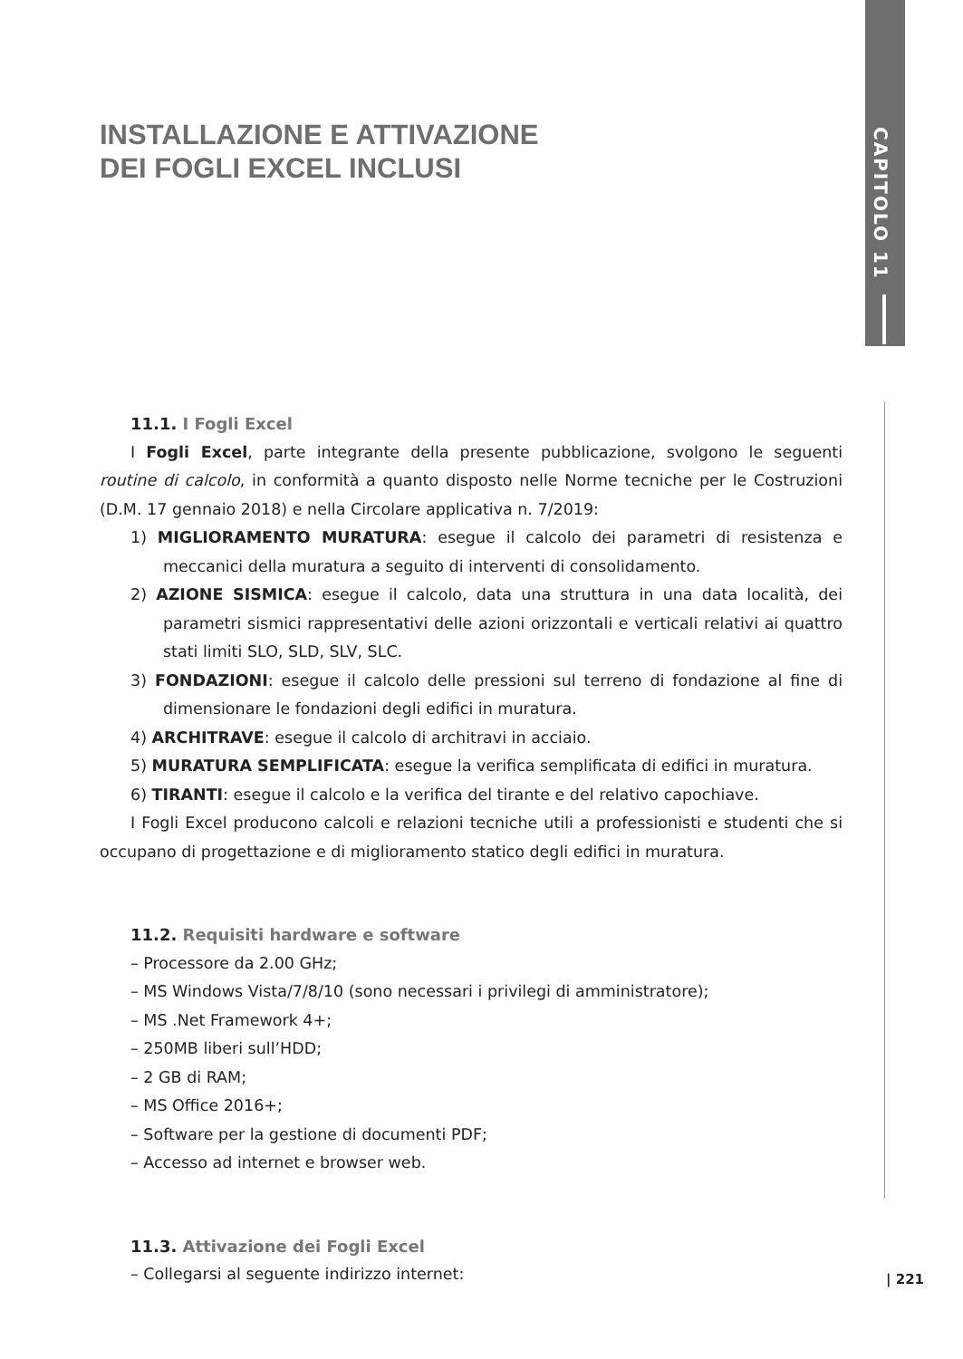CAPITOLO 11
INSTALLAZIONE E ATTIVAZIONE
DEI FOGLI EXCEL INCLUSI
11.1. I Fogli Excel
I Fogli Excel, parte integrante della presente pubblicazione, svolgono le seguenti routine di calcolo, in conformità a quanto disposto nelle Norme tecniche per le Costruzioni (D.M. 17 gennaio 2018) e nella Circolare applicativa n. 7/2019:
1) MIGLIORAMENTO MURATURA: esegue il calcolo dei parametri di resistenza e meccanici della muratura a seguito di interventi di consolidamento.
2) AZIONE SISMICA: esegue il calcolo, data una struttura in una data località, dei parametri sismici rappresentativi delle azioni orizzontali e verticali relativi ai quattro stati limiti SLO, SLD, SLV, SLC.
3) FONDAZIONI: esegue il calcolo delle pressioni sul terreno di fondazione al fine di dimensionare le fondazioni degli edifici in muratura.
4) ARCHITRAVE: esegue il calcolo di architravi in acciaio.
5) MURATURA SEMPLIFICATA: esegue la verifica semplificata di edifici in muratura.
6) TIRANTI: esegue il calcolo e la verifica del tirante e del relativo capochiave.
I Fogli Excel producono calcoli e relazioni tecniche utili a professionisti e studenti che si occupano di progettazione e di miglioramento statico degli edifici in muratura.
11.2. Requisiti hardware e software
– Processore da 2.00 GHz;
– MS Windows Vista/7/8/10 (sono necessari i privilegi di amministratore);
– MS .Net Framework 4+;
– 250MB liberi sull’HDD;
– 2 GB di RAM;
– MS Office 2016+;
– Software per la gestione di documenti PDF;
– Accesso ad internet e browser web.
11.3. Attivazione dei Fogli Excel
– Collegarsi al seguente indirizzo internet:
| 221